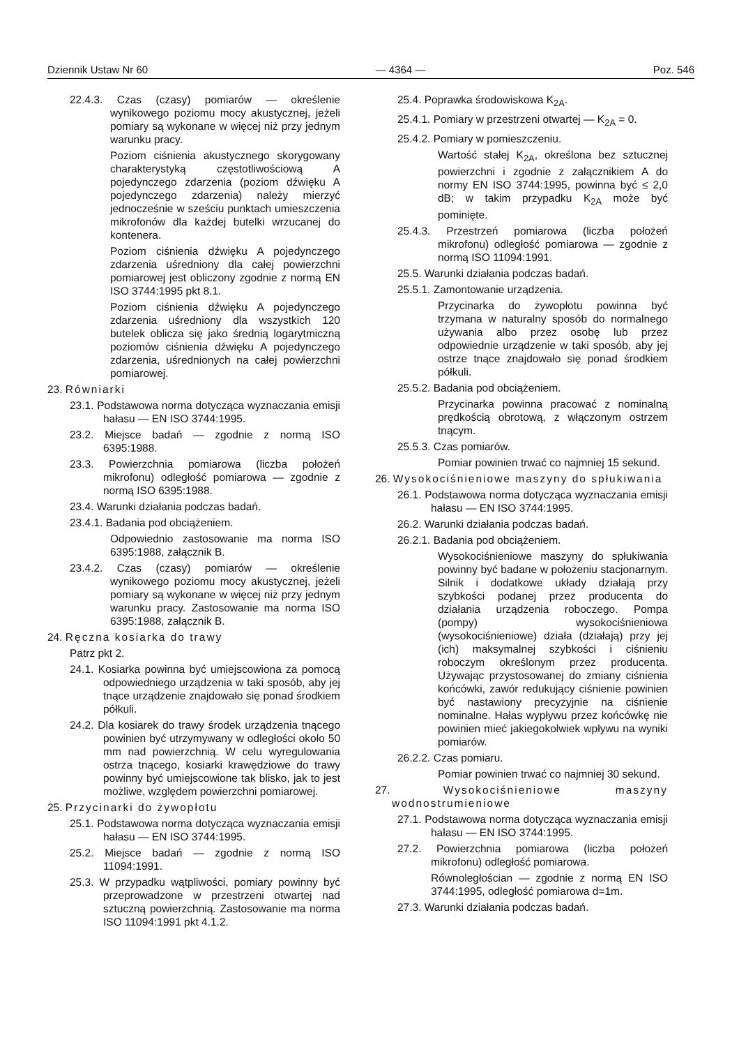Dziennik Ustaw Nr 60 — 4364 — Poz. 546
22.4.3. Czas (czasy) pomiarów — określenie wynikowego poziomu mocy akustycznej, jeżeli pomiary są wykonane w więcej niż przy jednym warunku pracy.
Poziom ciśnienia akustycznego skorygowany charakterystyką częstotliwościową A pojedynczego zdarzenia (poziom dźwięku A pojedynczego zdarzenia) należy mierzyć jednocześnie w sześciu punktach umieszczenia mikrofonów dla każdej butelki wrzucanej do kontenera.
Poziom ciśnienia dźwięku A pojedynczego zdarzenia uśredniony dla całej powierzchni pomiarowej jest obliczony zgodnie z normą EN ISO 3744:1995 pkt 8.1.
Poziom ciśnienia dźwięku A pojedynczego zdarzenia uśredniony dla wszystkich 120 butelek oblicza się jako średnią logarytmiczną poziomów ciśnienia dźwięku A pojedynczego zdarzenia, uśrednionych na całej powierzchni pomiarowej.
23. Równiarki
23.1. Podstawowa norma dotycząca wyznaczania emisji hałasu — EN ISO 3744:1995.
23.2. Miejsce badań — zgodnie z normą ISO 6395:1988.
23.3. Powierzchnia pomiarowa (liczba położeń mikrofonu) odległość pomiarowa — zgodnie z normą ISO 6395:1988.
23.4. Warunki działania podczas badań.
23.4.1. Badania pod obciążeniem.
Odpowiednio zastosowanie ma norma ISO 6395:1988, załącznik B.
23.4.2. Czas (czasy) pomiarów — określenie wynikowego poziomu mocy akustycznej, jeżeli pomiary są wykonane w więcej niż przy jednym warunku pracy. Zastosowanie ma norma ISO 6395:1988, załącznik B.
24. Ręczna kosiarka do trawy
Patrz pkt 2.
24.1. Kosiarka powinna być umiejscowiona za pomocą odpowiedniego urządzenia w taki sposób, aby jej tnące urządzenie znajdowało się ponad środkiem półkuli.
24.2. Dla kosiarek do trawy środek urządzenia tnącego powinien być utrzymywany w odległości około 50 mm nad powierzchnią. W celu wyregulowania ostrza tnącego, kosiarki krawędziowe do trawy powinny być umiejscowione tak blisko, jak to jest możliwe, względem powierzchni pomiarowej.
25. Przycinarki do żywopłotu
25.1. Podstawowa norma dotycząca wyznaczania emisji hałasu — EN ISO 3744:1995.
25.2. Miejsce badań — zgodnie z normą ISO 11094:1991.
25.3. W przypadku wątpliwości, pomiary powinny być przeprowadzone w przestrzeni otwartej nad sztuczną powierzchnią. Zastosowanie ma norma ISO 11094:1991 pkt 4.1.2.
25.4. Poprawka środowiskowa K<sub>2A</sub>.
25.4.1. Pomiary w przestrzeni otwartej — K<sub>2A</sub> = 0.
25.4.2. Pomiary w pomieszczeniu.
Wartość stałej K<sub>2A</sub>, określona bez sztucznej powierzchni i zgodnie z załącznikiem A do normy EN ISO 3744:1995, powinna być ≤ 2,0 dB; w takim przypadku K<sub>2A</sub> może być pominięte.
25.4.3. Przestrzeń pomiarowa (liczba położeń mikrofonu) odległość pomiarowa — zgodnie z normą ISO 11094:1991.
25.5. Warunki działania podczas badań.
25.5.1. Zamontowanie urządzenia.
Przycinarka do żywopłotu powinna być trzymana w naturalny sposób do normalnego używania albo przez osobę lub przez odpowiednie urządzenie w taki sposób, aby jej ostrze tnące znajdowało się ponad środkiem półkuli.
25.5.2. Badania pod obciążeniem.
Przycinarka powinna pracować z nominalną prędkością obrotową, z włączonym ostrzem tnącym.
25.5.3. Czas pomiarów.
Pomiar powinien trwać co najmniej 15 sekund.
26. Wysokociśnieniowe maszyny do spłukiwania
26.1. Podstawowa norma dotycząca wyznaczania emisji hałasu — EN ISO 3744:1995.
26.2. Warunki działania podczas badań.
26.2.1. Badania pod obciążeniem.
Wysokociśnieniowe maszyny do spłukiwania powinny być badane w położeniu stacjonarnym. Silnik i dodatkowe układy działają przy szybkości podanej przez producenta do działania urządzenia roboczego. Pompa (pompy) wysokociśnieniowa (wysokociśnieniowe) działa (działają) przy jej (ich) maksymalnej szybkości i ciśnieniu roboczym określonym przez producenta. Używając przystosowanej do zmiany ciśnienia końcówki, zawór redukujący ciśnienie powinien być nastawiony precyzyjnie na ciśnienie nominalne. Hałas wypływu przez końcówkę nie powinien mieć jakiegokolwiek wpływu na wyniki pomiarów.
26.2.2. Czas pomiaru.
Pomiar powinien trwać co najmniej 30 sekund.
27. Wysokociśnieniowe maszyny wodnostrumieniowe
27.1. Podstawowa norma dotycząca wyznaczania emisji hałasu — EN ISO 3744:1995.
27.2. Powierzchnia pomiarowa (liczba położeń mikrofonu) odległość pomiarowa.
Równoległościan — zgodnie z normą EN ISO 3744:1995, odległość pomiarowa d=1m.
27.3. Warunki działania podczas badań.